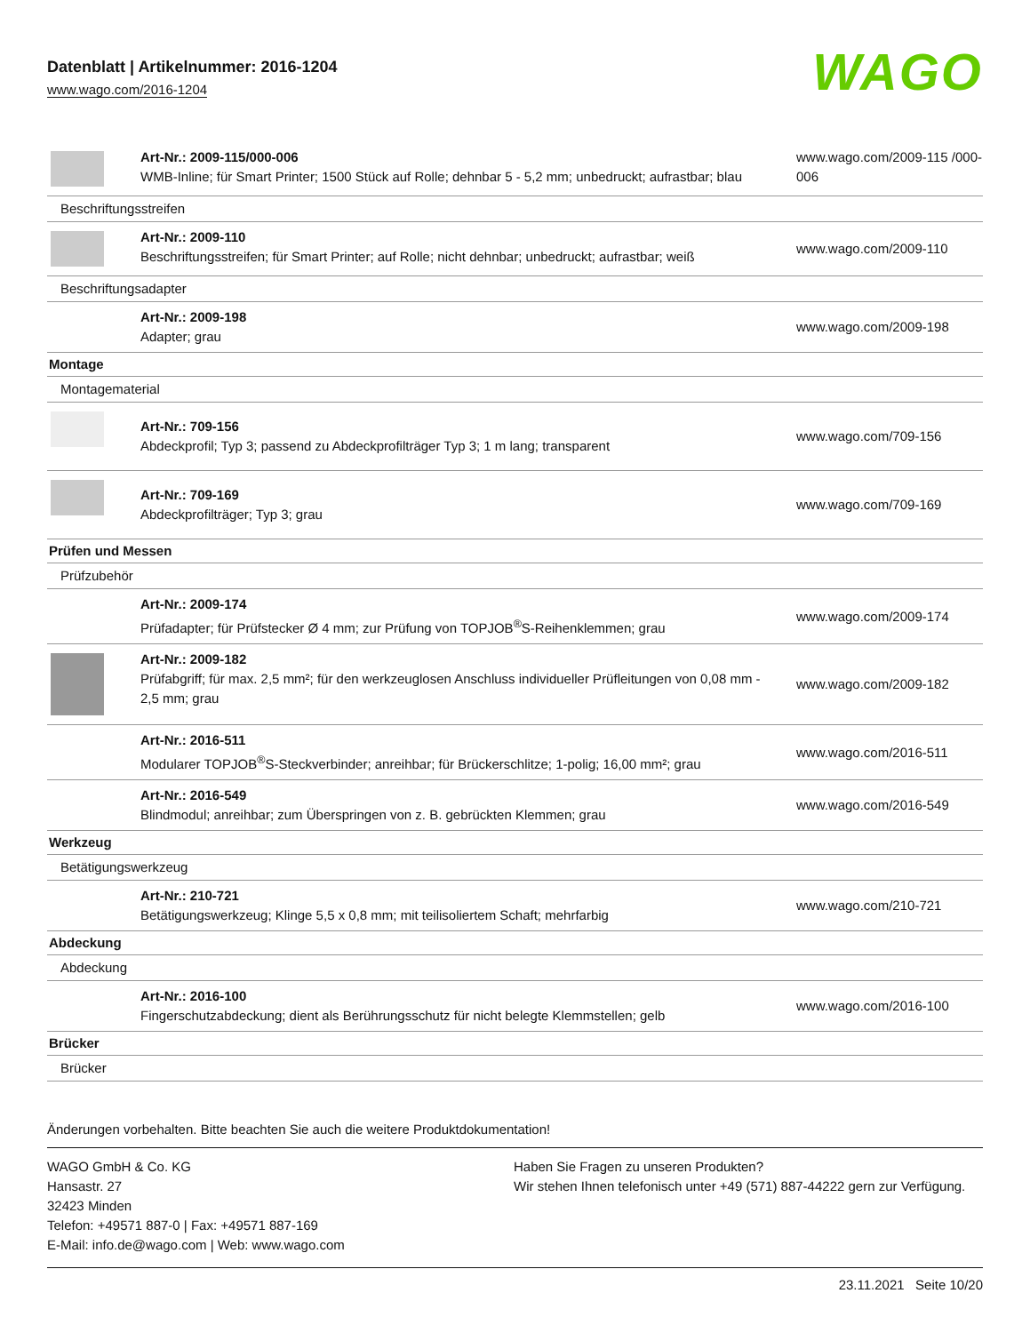Datenblatt | Artikelnummer: 2016-1204
www.wago.com/2016-1204
WAGO
| | Art-Nr.: 2009-115/000-006 WMB-Inline; für Smart Printer; 1500 Stück auf Rolle; dehnbar 5 - 5,2 mm; unbedruckt; aufrastbar; blau | www.wago.com/2009-115 /000-006 |
| Beschriftungsstreifen | | |
| | Art-Nr.: 2009-110 Beschriftungsstreifen; für Smart Printer; auf Rolle; nicht dehnbar; unbedruckt; aufrastbar; weiß | www.wago.com/2009-110 |
| Beschriftungsadapter | | |
| | Art-Nr.: 2009-198 Adapter; grau | www.wago.com/2009-198 |
| Montage | | |
| Montagematerial | | |
| | Art-Nr.: 709-156 Abdeckprofil; Typ 3; passend zu Abdeckprofilträger Typ 3; 1 m lang; transparent | www.wago.com/709-156 |
| | Art-Nr.: 709-169 Abdeckprofilträger; Typ 3; grau | www.wago.com/709-169 |
| Prüfen und Messen | | |
| Prüfzubehör | | |
| | Art-Nr.: 2009-174 Prüfadapter; für Prüfstecker Ø 4 mm; zur Prüfung von TOPJOB<sup>®</sup>S-Reihenklemmen; grau | www.wago.com/2009-174 |
| | Art-Nr.: 2009-182 Prüfabgriff; für max. 2,5 mm²; für den werkzeuglosen Anschluss individueller Prüfleitungen von 0,08 mm - 2,5 mm; grau | www.wago.com/2009-182 |
| | Art-Nr.: 2016-511 Modularer TOPJOB<sup>®</sup>S-Steckverbinder; anreihbar; für Brückerschlitze; 1-polig; 16,00 mm²; grau | www.wago.com/2016-511 |
| | Art-Nr.: 2016-549 Blindmodul; anreihbar; zum Überspringen von z. B. gebrückten Klemmen; grau | www.wago.com/2016-549 |
| Werkzeug | | |
| Betätigungswerkzeug | | |
| | Art-Nr.: 210-721 Betätigungswerkzeug; Klinge 5,5 x 0,8 mm; mit teilisoliertem Schaft; mehrfarbig | www.wago.com/210-721 |
| Abdeckung | | |
| Abdeckung | | |
| | Art-Nr.: 2016-100 Fingerschutzabdeckung; dient als Berührungsschutz für nicht belegte Klemmstellen; gelb | www.wago.com/2016-100 |
| Brücker | | |
| Brücker | | |
Änderungen vorbehalten. Bitte beachten Sie auch die weitere Produktdokumentation!
WAGO GmbH & Co. KG
Hansastr. 27
32423 Minden
Telefon: +49571 887-0 | Fax: +49571 887-169
E-Mail: info.de@wago.com | Web: www.wago.com
Haben Sie Fragen zu unseren Produkten?
Wir stehen Ihnen telefonisch unter +49 (571) 887-44222 gern zur Verfügung.
23.11.2021 Seite 10/20